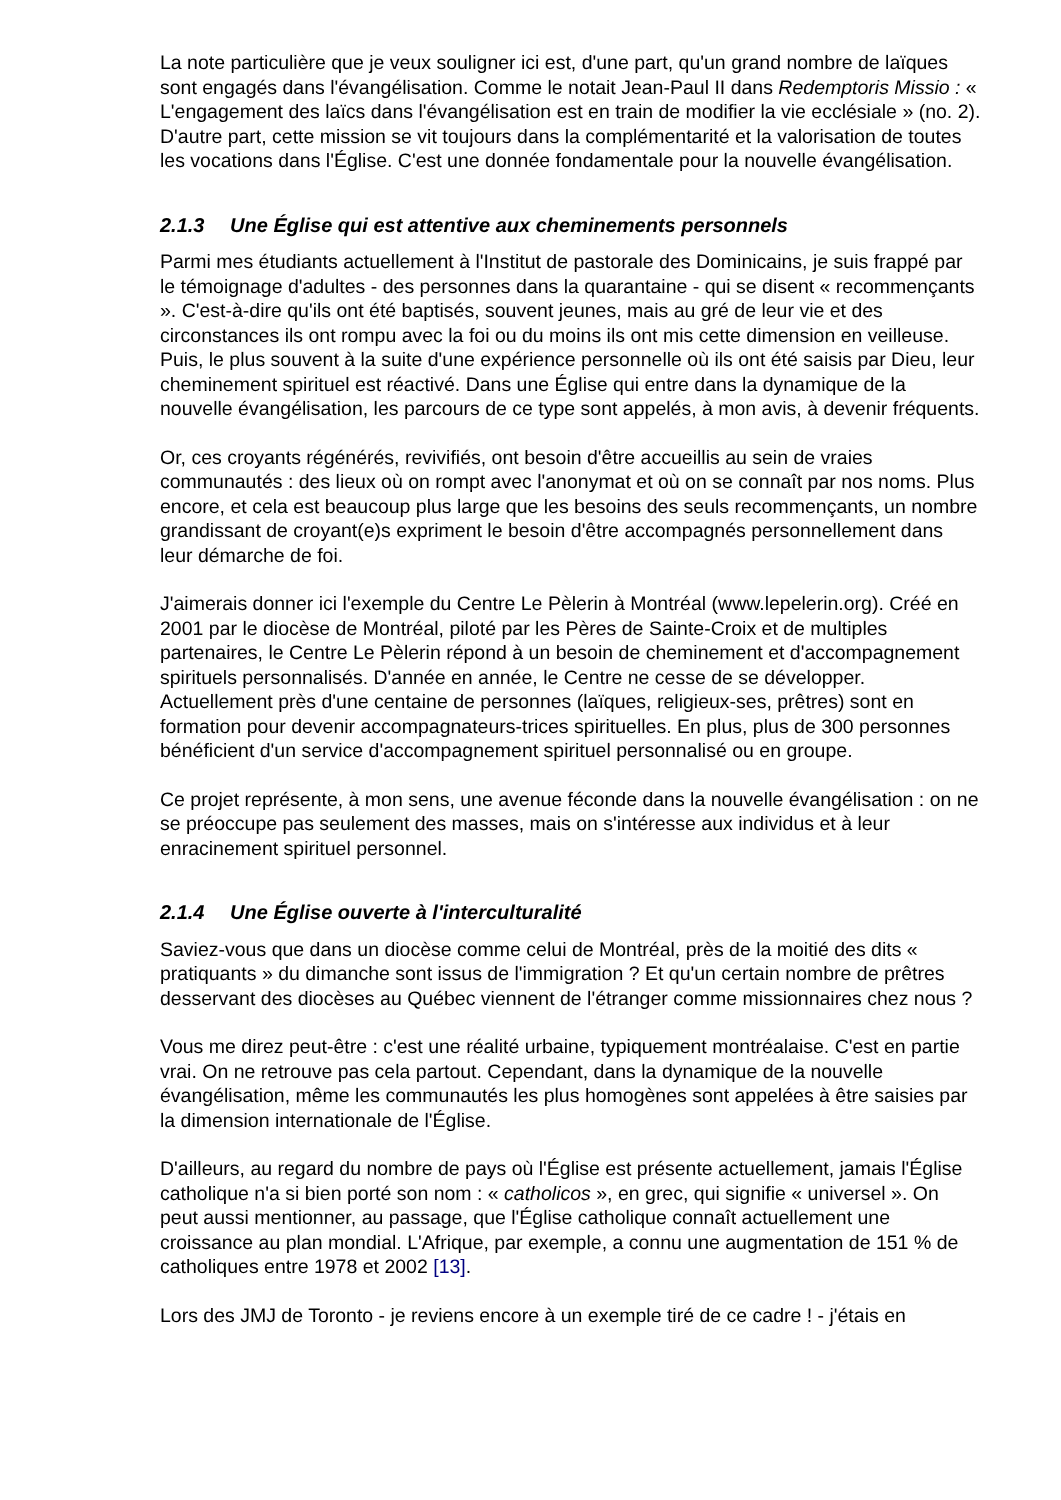La note particulière que je veux souligner ici est, d'une part, qu'un grand nombre de laïques sont engagés dans l'évangélisation. Comme le notait Jean-Paul II dans Redemptoris Missio : « L'engagement des laïcs dans l'évangélisation est en train de modifier la vie ecclésiale » (no. 2). D'autre part, cette mission se vit toujours dans la complémentarité et la valorisation de toutes les vocations dans l'Église. C'est une donnée fondamentale pour la nouvelle évangélisation.
2.1.3 Une Église qui est attentive aux cheminements personnels
Parmi mes étudiants actuellement à l'Institut de pastorale des Dominicains, je suis frappé par le témoignage d'adultes - des personnes dans la quarantaine - qui se disent « recommençants ». C'est-à-dire qu'ils ont été baptisés, souvent jeunes, mais au gré de leur vie et des circonstances ils ont rompu avec la foi ou du moins ils ont mis cette dimension en veilleuse. Puis, le plus souvent à la suite d'une expérience personnelle où ils ont été saisis par Dieu, leur cheminement spirituel est réactivé. Dans une Église qui entre dans la dynamique de la nouvelle évangélisation, les parcours de ce type sont appelés, à mon avis, à devenir fréquents.
Or, ces croyants régénérés, revivifiés, ont besoin d'être accueillis au sein de vraies communautés : des lieux où on rompt avec l'anonymat et où on se connaît par nos noms. Plus encore, et cela est beaucoup plus large que les besoins des seuls recommençants, un nombre grandissant de croyant(e)s expriment le besoin d'être accompagnés personnellement dans leur démarche de foi.
J'aimerais donner ici l'exemple du Centre Le Pèlerin à Montréal (www.lepelerin.org). Créé en 2001 par le diocèse de Montréal, piloté par les Pères de Sainte-Croix et de multiples partenaires, le Centre Le Pèlerin répond à un besoin de cheminement et d'accompagnement spirituels personnalisés. D'année en année, le Centre ne cesse de se développer. Actuellement près d'une centaine de personnes (laïques, religieux-ses, prêtres) sont en formation pour devenir accompagnateurs-trices spirituelles. En plus, plus de 300 personnes bénéficient d'un service d'accompagnement spirituel personnalisé ou en groupe.
Ce projet représente, à mon sens, une avenue féconde dans la nouvelle évangélisation : on ne se préoccupe pas seulement des masses, mais on s'intéresse aux individus et à leur enracinement spirituel personnel.
2.1.4 Une Église ouverte à l'interculturalité
Saviez-vous que dans un diocèse comme celui de Montréal, près de la moitié des dits « pratiquants » du dimanche sont issus de l'immigration ? Et qu'un certain nombre de prêtres desservant des diocèses au Québec viennent de l'étranger comme missionnaires chez nous ?
Vous me direz peut-être : c'est une réalité urbaine, typiquement montréalaise. C'est en partie vrai. On ne retrouve pas cela partout. Cependant, dans la dynamique de la nouvelle évangélisation, même les communautés les plus homogènes sont appelées à être saisies par la dimension internationale de l'Église.
D'ailleurs, au regard du nombre de pays où l'Église est présente actuellement, jamais l'Église catholique n'a si bien porté son nom : « catholicos », en grec, qui signifie « universel ». On peut aussi mentionner, au passage, que l'Église catholique connaît actuellement une croissance au plan mondial. L'Afrique, par exemple, a connu une augmentation de 151 % de catholiques entre 1978 et 2002 [13].
Lors des JMJ de Toronto - je reviens encore à un exemple tiré de ce cadre ! - j'étais en